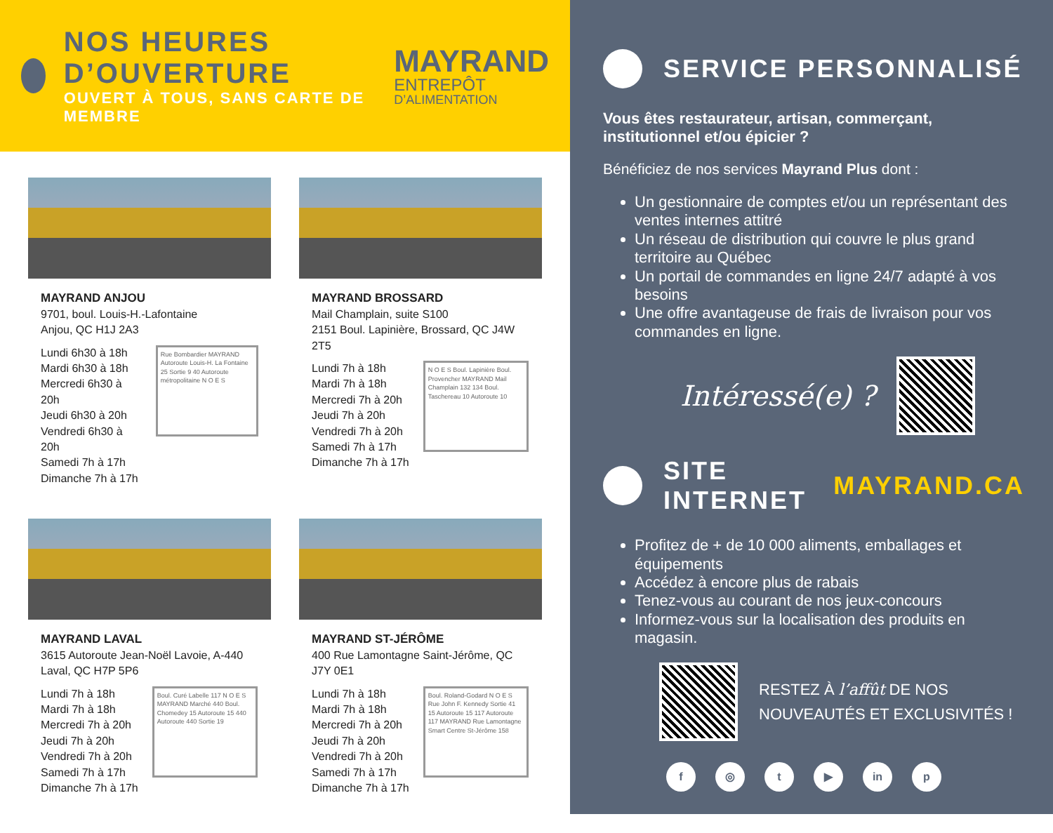NOS HEURES D’OUVERTURE
OUVERT À TOUS, SANS CARTE DE MEMBRE
MAYRAND
ENTREPÔT
D’ALIMENTATION
MAYRAND ANJOU
9701, boul. Louis-H.-Lafontaine
Anjou, QC H1J 2A3
Lundi 6h30 à 18h
Mardi 6h30 à 18h
Mercredi 6h30 à 20h
Jeudi 6h30 à 20h
Vendredi 6h30 à 20h
Samedi 7h à 17h
Dimanche 7h à 17h
Rue Bombardier MAYRAND Autoroute Louis-H. La Fontaine 25 Sortie 9 40 Autoroute métropolitaine N O E S
MAYRAND BROSSARD
Mail Champlain, suite S100
2151 Boul. Lapinière, Brossard, QC J4W 2T5
Lundi 7h à 18h
Mardi 7h à 18h
Mercredi 7h à 20h
Jeudi 7h à 20h
Vendredi 7h à 20h
Samedi 7h à 17h
Dimanche 7h à 17h
N O E S Boul. Lapinière Boul. Provencher MAYRAND Mail Champlain 132 134 Boul. Taschereau 10 Autoroute 10
MAYRAND LAVAL
3615 Autoroute Jean-Noël Lavoie, A-440 Laval, QC H7P 5P6
Lundi 7h à 18h
Mardi 7h à 18h
Mercredi 7h à 20h
Jeudi 7h à 20h
Vendredi 7h à 20h
Samedi 7h à 17h
Dimanche 7h à 17h
Boul. Curé Labelle 117 N O E S MAYRAND Marché 440 Boul. Chomedey 15 Autoroute 15 440 Autoroute 440 Sortie 19
MAYRAND ST-JÉRÔME
400 Rue Lamontagne Saint-Jérôme, QC J7Y 0E1
Lundi 7h à 18h
Mardi 7h à 18h
Mercredi 7h à 20h
Jeudi 7h à 20h
Vendredi 7h à 20h
Samedi 7h à 17h
Dimanche 7h à 17h
Boul. Roland-Godard N O E S Rue John F. Kennedy Sortie 41 15 Autoroute 15 117 Autoroute 117 MAYRAND Rue Lamontagne Smart Centre St-Jérôme 158
SERVICE PERSONNALISÉ
Vous êtes restaurateur, artisan, commerçant, institutionnel et/ou épicier ?
Bénéficiez de nos services Mayrand Plus dont :
Un gestionnaire de comptes et/ou un représentant des ventes internes attitré
Un réseau de distribution qui couvre le plus grand territoire au Québec
Un portail de commandes en ligne 24/7 adapté à vos besoins
Une offre avantageuse de frais de livraison pour vos commandes en ligne.
Intéressé(e) ?
SITE INTERNET MAYRAND.CA
Profitez de + de 10 000 aliments, emballages et équipements
Accédez à encore plus de rabais
Tenez-vous au courant de nos jeux-concours
Informez-vous sur la localisation des produits en magasin.
RESTEZ À l’affût DE NOS
NOUVEAUTÉS ET EXCLUSIVITÉS !
f ◎ t ▶ in p